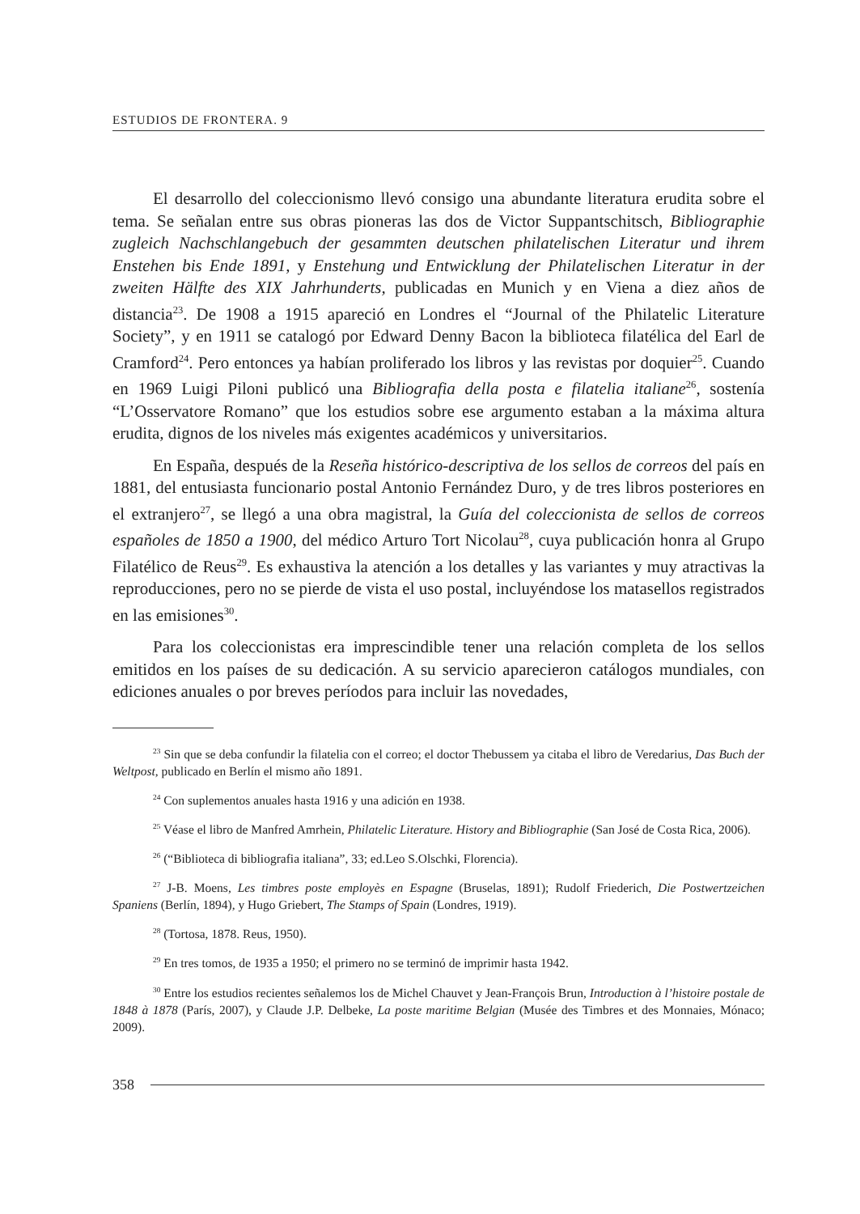ESTUDIOS DE FRONTERA. 9
El desarrollo del coleccionismo llevó consigo una abundante literatura erudita sobre el tema. Se señalan entre sus obras pioneras las dos de Victor Suppantschitsch, Bibliographie zugleich Nachschlangebuch der gesammten deutschen philatelischen Literatur und ihrem Enstehen bis Ende 1891, y Enstehung und Entwicklung der Philatelischen Literatur in der zweiten Hälfte des XIX Jahrhunderts, publicadas en Munich y en Viena a diez años de distancia<sup>23</sup>. De 1908 a 1915 apareció en Londres el “Journal of the Philatelic Literature Society”, y en 1911 se catalogó por Edward Denny Bacon la biblioteca filatélica del Earl de Cramford<sup>24</sup>. Pero entonces ya habían proliferado los libros y las revistas por doquier<sup>25</sup>. Cuando en 1969 Luigi Piloni publicó una Bibliografia della posta e filatelia italiane<sup>26</sup>, sostenía “L’Osservatore Romano” que los estudios sobre ese argumento estaban a la máxima altura erudita, dignos de los niveles más exigentes académicos y universitarios.
En España, después de la Reseña histórico-descriptiva de los sellos de correos del país en 1881, del entusiasta funcionario postal Antonio Fernández Duro, y de tres libros posteriores en el extranjero<sup>27</sup>, se llegó a una obra magistral, la Guía del coleccionista de sellos de correos españoles de 1850 a 1900, del médico Arturo Tort Nicolau<sup>28</sup>, cuya publicación honra al Grupo Filatélico de Reus<sup>29</sup>. Es exhaustiva la atención a los detalles y las variantes y muy atractivas la reproducciones, pero no se pierde de vista el uso postal, incluyéndose los matasellos registrados en las emisiones<sup>30</sup>.
Para los coleccionistas era imprescindible tener una relación completa de los sellos emitidos en los países de su dedicación. A su servicio aparecieron catálogos mundiales, con ediciones anuales o por breves períodos para incluir las novedades,
<sup>23</sup> Sin que se deba confundir la filatelia con el correo; el doctor Thebussem ya citaba el libro de Veredarius, Das Buch der Weltpost, publicado en Berlín el mismo año 1891.
<sup>24</sup> Con suplementos anuales hasta 1916 y una adición en 1938.
<sup>25</sup> Véase el libro de Manfred Amrhein, Philatelic Literature. History and Bibliographie (San José de Costa Rica, 2006).
<sup>26</sup> (“Biblioteca di bibliografia italiana”, 33; ed.Leo S.Olschki, Florencia).
<sup>27</sup> J-B. Moens, Les timbres poste employès en Espagne (Bruselas, 1891); Rudolf Friederich, Die Postwertzeichen Spaniens (Berlín, 1894), y Hugo Griebert, The Stamps of Spain (Londres, 1919).
<sup>28</sup> (Tortosa, 1878. Reus, 1950).
<sup>29</sup> En tres tomos, de 1935 a 1950; el primero no se terminó de imprimir hasta 1942.
<sup>30</sup> Entre los estudios recientes señalemos los de Michel Chauvet y Jean-François Brun, Introduction à l’histoire postale de 1848 à 1878 (París, 2007), y Claude J.P. Delbeke, La poste maritime Belgian (Musée des Timbres et des Monnaies, Mónaco; 2009).
358